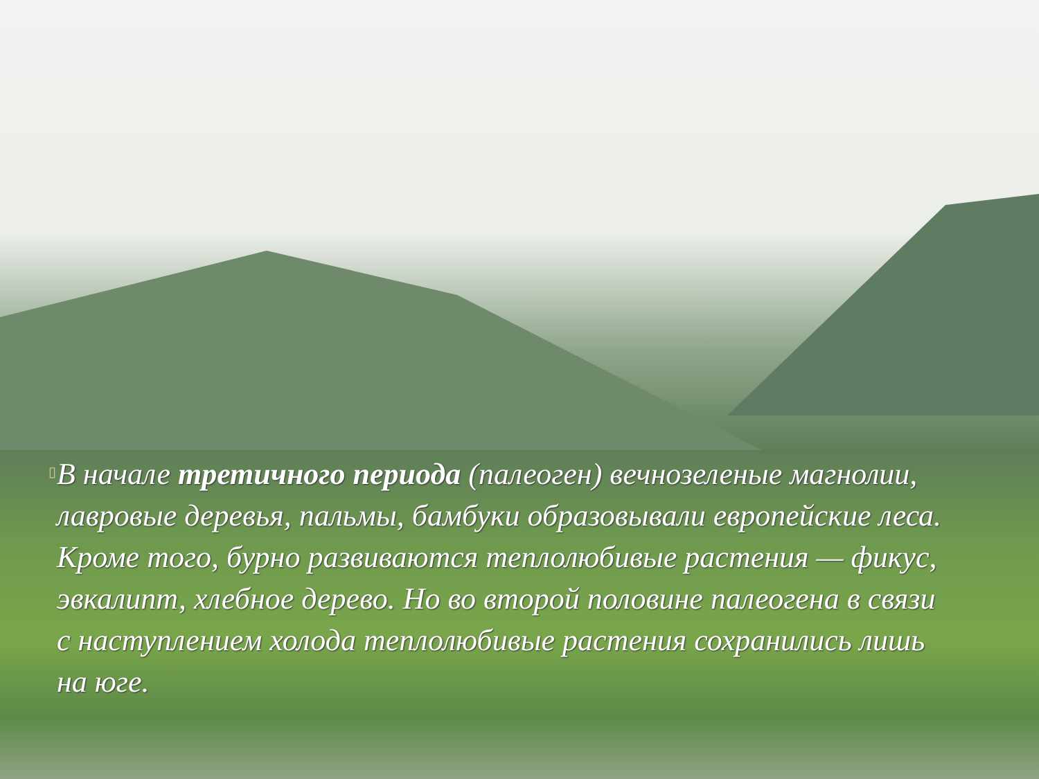▯
В начале третичного периода (палеоген) вечнозеленые магнолии, лавровые деревья, пальмы, бамбуки образовывали европейские леса. Кроме того, бурно развиваются теплолюбивые растения — фикус, эвкалипт, хлебное дерево. Но во второй половине палеогена в связи с наступлением холода теплолюбивые растения сохранились лишь на юге.